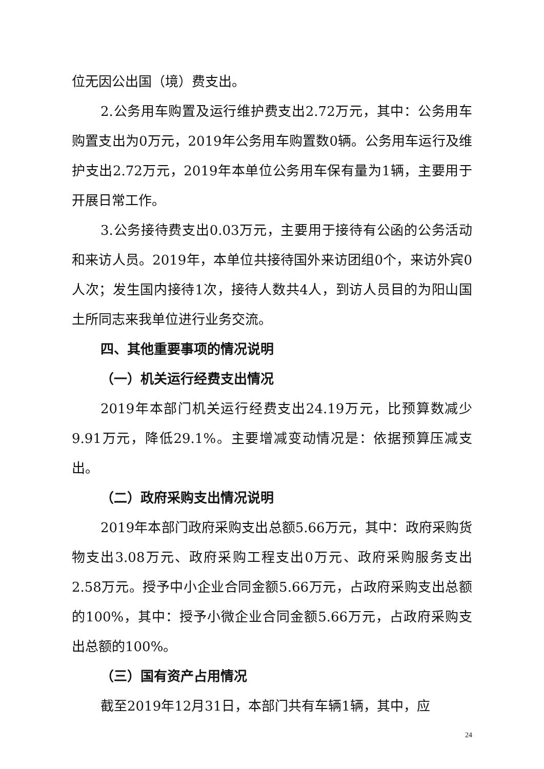位无因公出国（境）费支出。
2.公务用车购置及运行维护费支出2.72万元，其中：公务用车购置支出为0万元，2019年公务用车购置数0辆。公务用车运行及维护支出2.72万元，2019年本单位公务用车保有量为1辆，主要用于开展日常工作。
3.公务接待费支出0.03万元，主要用于接待有公函的公务活动和来访人员。2019年，本单位共接待国外来访团组0个，来访外宾0人次；发生国内接待1次，接待人数共4人，到访人员目的为阳山国土所同志来我单位进行业务交流。
四、其他重要事项的情况说明
（一）机关运行经费支出情况
2019年本部门机关运行经费支出24.19万元，比预算数减少9.91万元，降低29.1%。主要增减变动情况是：依据预算压减支出。
（二）政府采购支出情况说明
2019年本部门政府采购支出总额5.66万元，其中：政府采购货物支出3.08万元、政府采购工程支出0万元、政府采购服务支出2.58万元。授予中小企业合同金额5.66万元，占政府采购支出总额的100%，其中：授予小微企业合同金额5.66万元，占政府采购支出总额的100%。
（三）国有资产占用情况
截至2019年12月31日，本部门共有车辆1辆，其中，应
24